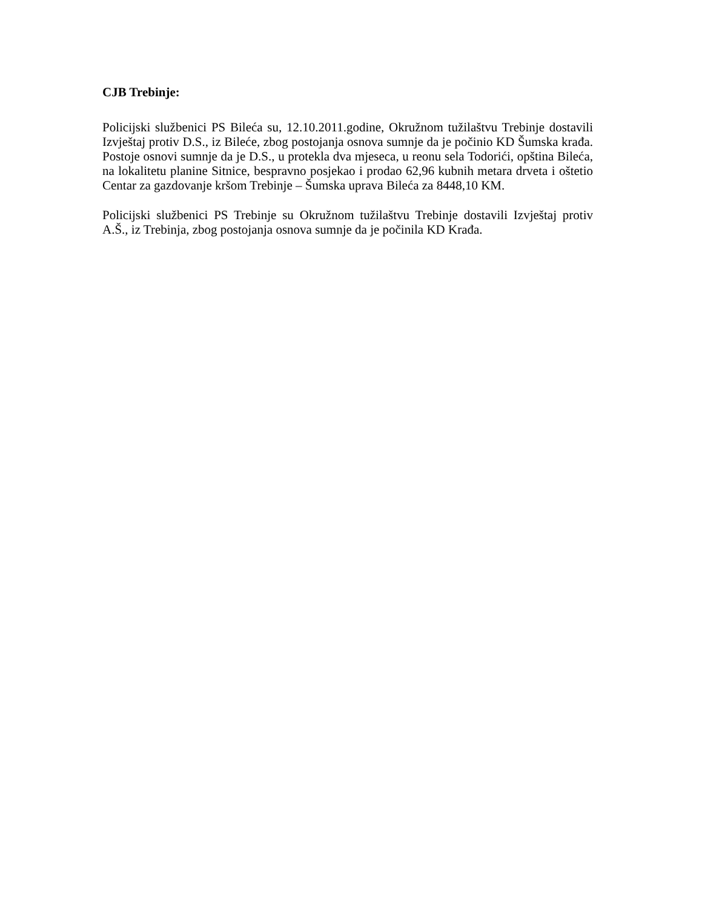CJB Trebinje:
Policijski službenici PS Bileća su, 12.10.2011.godine, Okružnom tužilaštvu Trebinje dostavili Izvještaj protiv D.S., iz Bileće, zbog postojanja osnova sumnje da je počinio KD Šumska krađa. Postoje osnovi sumnje da je D.S., u protekla dva mjeseca, u reonu sela Todorići, opština Bileća, na lokalitetu planine Sitnice, bespravno posjekao i prodao 62,96 kubnih metara drveta i oštetio Centar za gazdovanje kršom Trebinje – Šumska uprava Bileća za 8448,10 KM.
Policijski službenici PS Trebinje su Okružnom tužilaštvu Trebinje dostavili Izvještaj protiv A.Š., iz Trebinja, zbog postojanja osnova sumnje da je počinila KD Krađa.